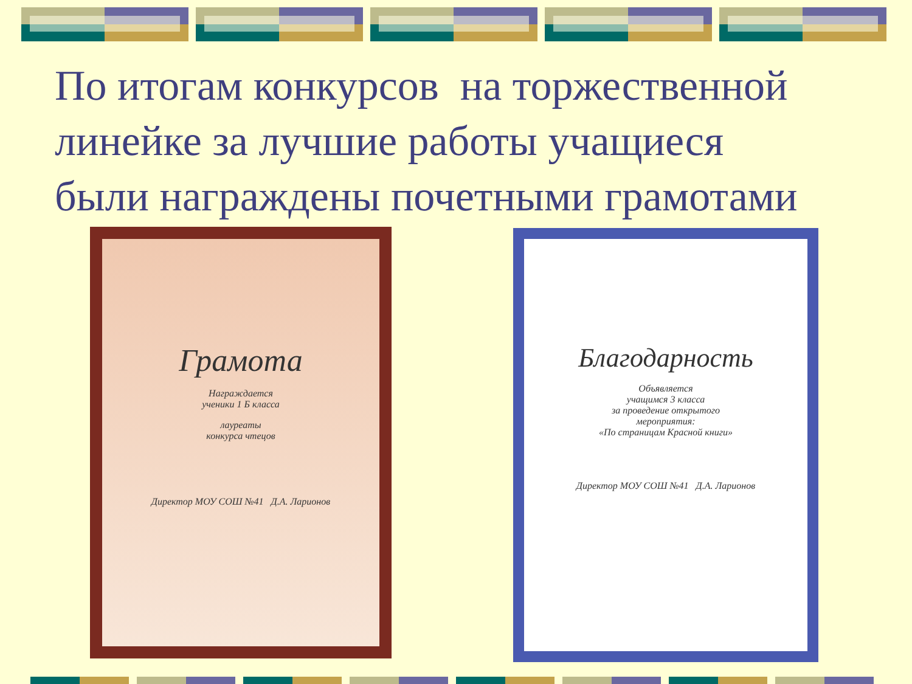По итогам конкурсов на торжественной
линейке за лучшие работы учащиеся
были награждены почетными грамотами
Грамота
Награждается
ученики 1 Б класса
лауреаты
конкурса чтецов
Директор МОУ СОШ №41 Д.А. Ларионов
Благодарность
Объявляется
учащимся 3 класса
за проведение открытого
мероприятия:
«По страницам Красной книги»
Директор МОУ СОШ №41 Д.А. Ларионов